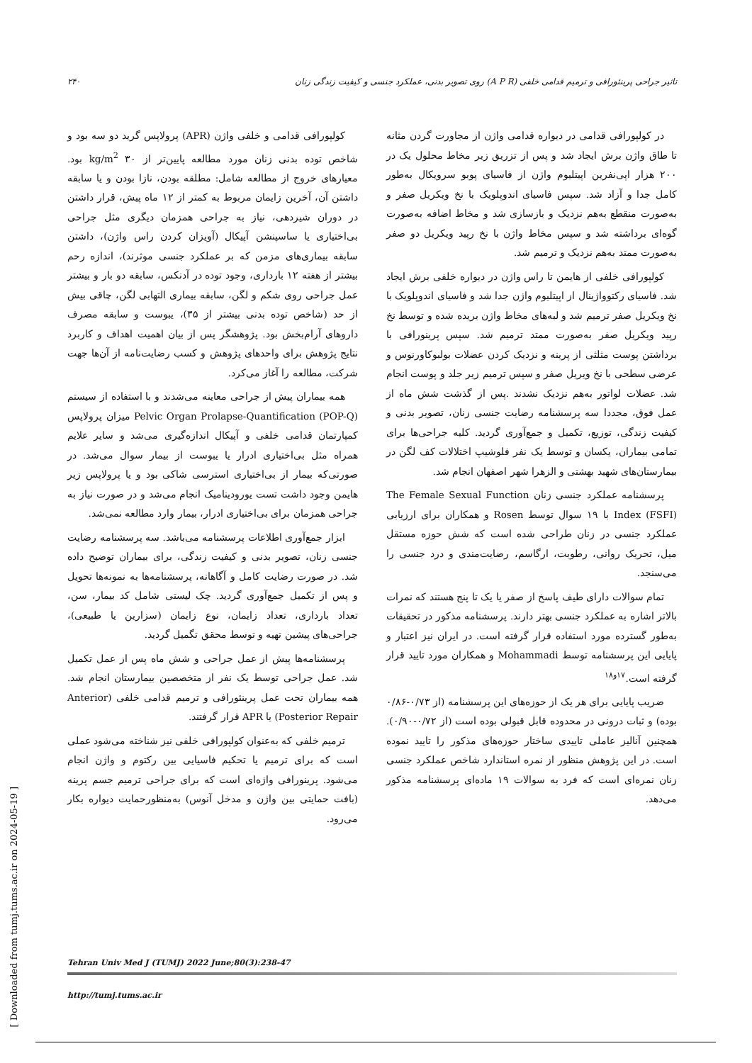۲۴۰ تاثیر جراحی پرینئورافی و ترمیم قدامی خلفی (A P R) روی تصویر بدنی، عملکرد جنسی و کیفیت زندگی زنان
کولپورافی قدامی و خلفی واژن (APR) پرولاپس گرید دو سه بود و شاخص توده بدنی زنان مورد مطالعه پایین‌تر از ۳۰ kg/m<sup>2</sup> بود. معیارهای خروج از مطالعه شامل: مطلقه بودن، نازا بودن و یا سابقه داشتن آن، آخرین زایمان مربوط به کمتر از ۱۲ ماه پیش، قرار داشتن در دوران شیردهی، نیاز به جراحی همزمان دیگری مثل جراحی بی‌اختیاری یا ساسپنشن آپیکال (آویزان کردن راس واژن)، داشتن سابقه بیماری‌های مزمن که بر عملکرد جنسی موثرند)، اندازه رحم بیشتر از هفته ۱۲ بارداری، وجود توده در آدنکس، سابقه دو بار و بیشتر عمل جراحی روی شکم و لگن، سابقه بیماری التهابی لگن، چاقی بیش از حد (شاخص توده بدنی بیشتر از ۳۵)، یبوست و سابقه مصرف داروهای آرام‌بخش بود. پژوهشگر پس از بیان اهمیت اهداف و کاربرد نتایج پژوهش برای واحدهای پژوهش و کسب رضایت‌نامه از آن‌ها جهت شرکت، مطالعه را آغاز می‌کرد.
همه بیماران پیش از جراحی معاینه می‌شدند و با استفاده از سیستم Pelvic Organ Prolapse-Quantification (POP-Q) میزان پرولاپس کمپارتمان قدامی خلفی و آپیکال اندازه‌گیری می‌شد و سایر علایم همراه مثل بی‌اختیاری ادرار یا یبوست از بیمار سوال می‌شد. در صورتی‌که بیمار از بی‌اختیاری استرسی شاکی بود و یا پرولاپس زیر هایمن وجود داشت تست یورودینامیک انجام می‌شد و در صورت نیاز به جراحی همزمان برای بی‌اختیاری ادرار، بیمار وارد مطالعه نمی‌شد.
ابزار جمع‌آوری اطلاعات پرسشنامه می‌باشد. سه پرسشنامه رضایت جنسی زنان، تصویر بدنی و کیفیت زندگی، برای بیماران توضیح داده شد. در صورت رضایت کامل و آگاهانه، پرسشنامه‌ها به نمونه‌ها تحویل و پس از تکمیل جمع‌آوری گردید. چک لیستی شامل کد بیمار، سن، تعداد بارداری، تعداد زایمان، نوع زایمان (سزارین یا طبیعی)، جراحی‌های پیشین تهیه و توسط محقق تگمیل گردید.
پرسشنامه‌ها پیش از عمل جراحی و شش ماه پس از عمل تکمیل شد. عمل جراحی توسط یک نفر از متخصصین بیمارستان انجام شد. همه بیماران تحت عمل پرینئورافی و ترمیم قدامی خلفی (Anterior Posterior Repair) یا APR قرار گرفتند.
ترمیم خلفی که به‌عنوان کولپورافی خلفی نیز شناخته می‌شود عملی است که برای ترمیم یا تحکیم فاسیایی بین رکتوم و واژن انجام می‌شود. پرینورافی واژه‌ای است که برای جراحی ترمیم جسم پرینه (بافت حمایتی بین واژن و مدخل آنوس) به‌منظورحمایت دیواره بکار می‌رود.
در کولپورافی قدامی در دیواره قدامی واژن از مجاورت گردن مثانه تا طاق واژن برش ایجاد شد و پس از تزریق زیر مخاط محلول یک در ۲۰۰ هزار اپی‌نفرین اپیتلیوم واژن از فاسیای پوبو سرویکال به‌طور کامل جدا و آزاد شد. سپس فاسیای اندوپلویک با نخ ویکریل صفر و به‌صورت منقطع به‌هم نزدیک و بازسازی شد و مخاط اضافه به‌صورت گوه‌ای برداشته شد و سپس مخاط واژن با نخ رپید ویکریل دو صفر به‌صورت ممتد به‌هم نزدیک و ترمیم شد.
کولپورافی خلفی از هایمن تا راس واژن در دیواره خلفی برش ایجاد شد. فاسیای رکتوواژینال از اپیتلیوم واژن جدا شد و فاسیای اندوپلویک با نخ ویکریل صفر ترمیم شد و لبه‌های مخاط واژن بریده شده و توسط نخ رپید ویکریل صفر به‌صورت ممتد ترمیم شد. سپس پرینورافی با برداشتن پوست مثلثی از پرینه و نزدیک کردن عضلات بولبوکاورنوس و عرضی سطحی با نخ ویریل صفر و سپس ترمیم زیر جلد و پوست انجام شد. عضلات لواتور به‌هم نزدیک نشدند .پس از گذشت شش ماه از عمل فوق، مجددا سه پرسشنامه رضایت جنسی زنان، تصویر بدنی و کیفیت زندگی، توزیع، تکمیل و جمع‌آوری گردید. کلیه جراحی‌ها برای تمامی بیماران، یکسان و توسط یک نفر فلوشیپ اختلالات کف لگن در بیمارستان‌های شهید بهشتی و الزهرا شهر اصفهان انجام شد.
پرسشنامه عملکرد جنسی زنان The Female Sexual Function Index (FSFI) با ۱۹ سوال توسط Rosen و همکاران برای ارزیابی عملکرد جنسی در زنان طراحی شده است که شش حوزه مستقل میل، تحریک روانی، رطوبت، ارگاسم، رضایت‌مندی و درد جنسی را می‌سنجد.
تمام سوالات دارای طیف پاسخ از صفر یا یک تا پنج هستند که نمرات بالاتر اشاره به عملکرد جنسی بهتر دارند. پرسشنامه مذکور در تحقیقات به‌طور گسترده مورد استفاده قرار گرفته است. در ایران نیز اعتبار و پایایی این پرسشنامه توسط Mohammadi و همکاران مورد تایید قرار گرفته است.<sup>۱۷و۱۸</sup>
ضریب پایایی برای هر یک از حوزه‌های این پرسشنامه (از ۰/۷۳-۰/۸۶ بوده) و ثبات درونی در محدوده قابل قبولی بوده است (از ۰/۷۲-۰/۹۰). همچنین آنالیز عاملی تاییدی ساختار حوزه‌های مذکور را تایید نموده است. در این پژوهش منظور از نمره استاندارد شاخص عملکرد جنسی زنان نمره‌ای است که فرد به سوالات ۱۹ ماده‌ای پرسشنامه مذکور می‌دهد.
Tehran Univ Med J (TUMJ) 2022 June;80(3):238-47
http://tumj.tums.ac.ir
[ Downloaded from tumj.tums.ac.ir on 2024-05-19 ]